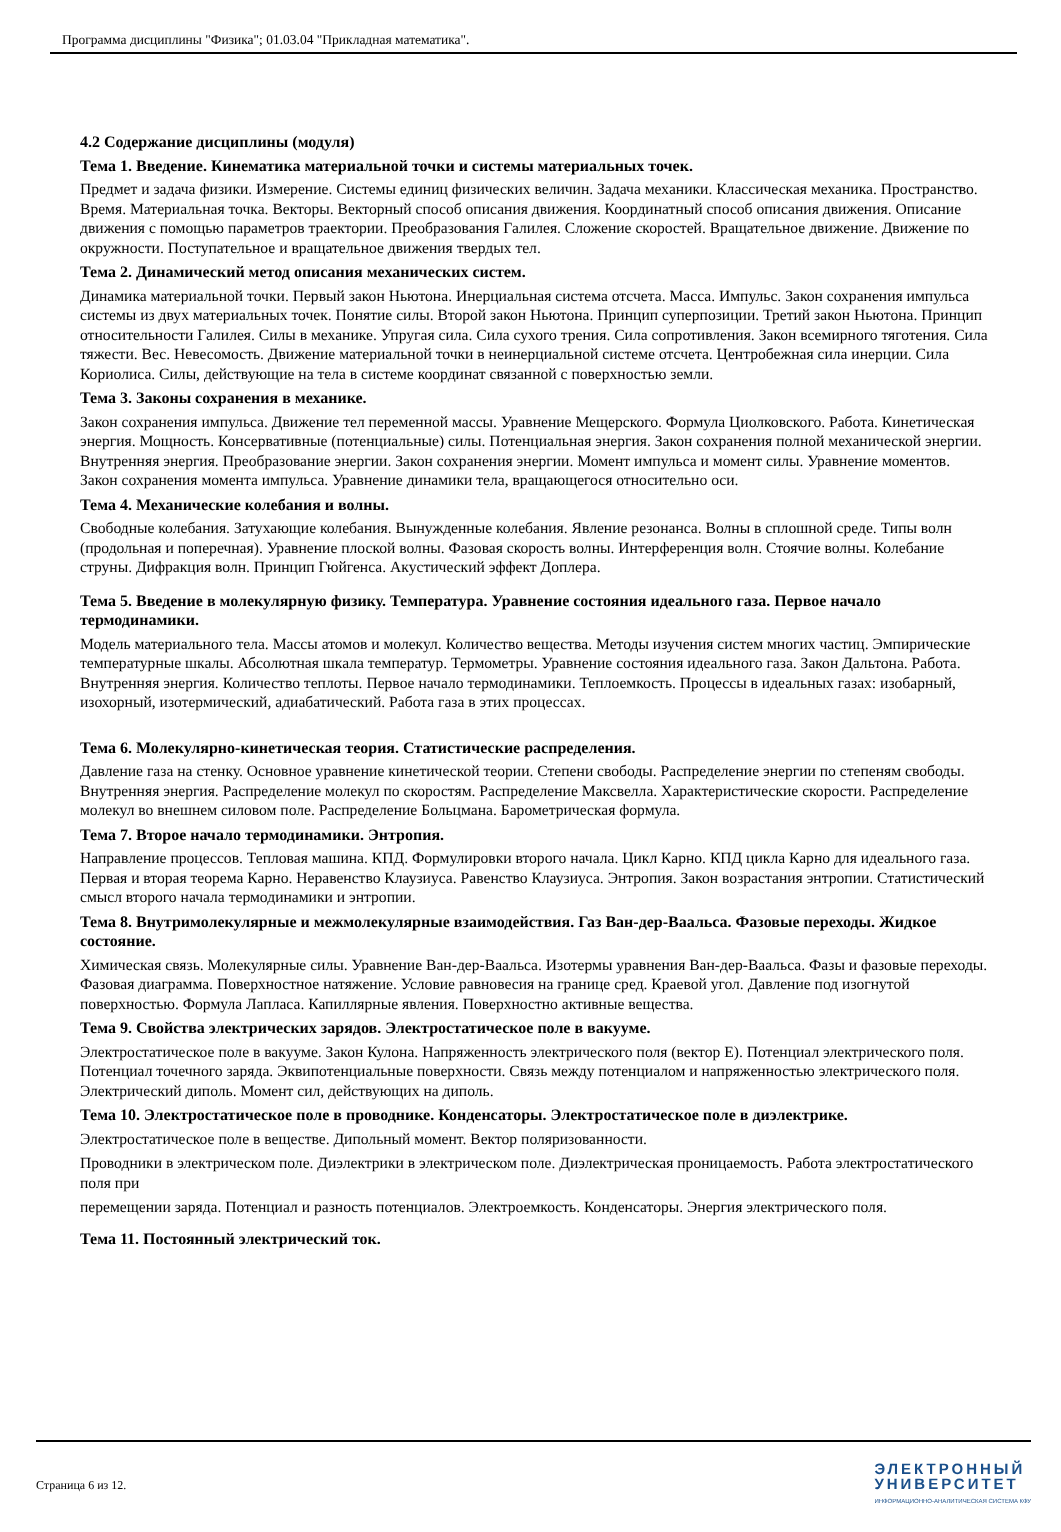Программа дисциплины "Физика"; 01.03.04 "Прикладная математика".
4.2 Содержание дисциплины (модуля)
Тема 1. Введение. Кинематика материальной точки и системы материальных точек.
Предмет и задача физики. Измерение. Системы единиц физических величин. Задача механики. Классическая механика. Пространство. Время. Материальная точка. Векторы. Векторный способ описания движения. Координатный способ описания движения. Описание движения с помощью параметров траектории. Преобразования Галилея. Сложение скоростей. Вращательное движение. Движение по окружности. Поступательное и вращательное движения твердых тел.
Тема 2. Динамический метод описания механических систем.
Динамика материальной точки. Первый закон Ньютона. Инерциальная система отсчета. Масса. Импульс. Закон сохранения импульса системы из двух материальных точек. Понятие силы. Второй закон Ньютона. Принцип суперпозиции. Третий закон Ньютона. Принцип относительности Галилея. Силы в механике. Упругая сила. Сила сухого трения. Сила сопротивления. Закон всемирного тяготения. Сила тяжести. Вес. Невесомость. Движение материальной точки в неинерциальной системе отсчета. Центробежная сила инерции. Сила Кориолиса. Силы, действующие на тела в системе координат связанной с поверхностью земли.
Тема 3. Законы сохранения в механике.
Закон сохранения импульса. Движение тел переменной массы. Уравнение Мещерского. Формула Циолковского. Работа. Кинетическая энергия. Мощность. Консервативные (потенциальные) силы. Потенциальная энергия. Закон сохранения полной механической энергии. Внутренняя энергия. Преобразование энергии. Закон сохранения энергии. Момент импульса и момент силы. Уравнение моментов. Закон сохранения момента импульса. Уравнение динамики тела, вращающегося относительно оси.
Тема 4. Механические колебания и волны.
Свободные колебания. Затухающие колебания. Вынужденные колебания. Явление резонанса. Волны в сплошной среде. Типы волн (продольная и поперечная). Уравнение плоской волны. Фазовая скорость волны. Интерференция волн. Стоячие волны. Колебание струны. Дифракция волн. Принцип Гюйгенса. Акустический эффект Доплера.
Тема 5. Введение в молекулярную физику. Температура. Уравнение состояния идеального газа. Первое начало термодинамики.
Модель материального тела. Массы атомов и молекул. Количество вещества. Методы изучения систем многих частиц. Эмпирические температурные шкалы. Абсолютная шкала температур. Термометры. Уравнение состояния идеального газа. Закон Дальтона. Работа. Внутренняя энергия. Количество теплоты. Первое начало термодинамики. Теплоемкость. Процессы в идеальных газах: изобарный, изохорный, изотермический, адиабатический. Работа газа в этих процессах.
Тема 6. Молекулярно-кинетическая теория. Статистические распределения.
Давление газа на стенку. Основное уравнение кинетической теории. Степени свободы. Распределение энергии по степеням свободы. Внутренняя энергия. Распределение молекул по скоростям. Распределение Максвелла. Характеристические скорости. Распределение молекул во внешнем силовом поле. Распределение Больцмана. Барометрическая формула.
Тема 7. Второе начало термодинамики. Энтропия.
Направление процессов. Тепловая машина. КПД. Формулировки второго начала. Цикл Карно. КПД цикла Карно для идеального газа. Первая и вторая теорема Карно. Неравенство Клаузиуса. Равенство Клаузиуса. Энтропия. Закон возрастания энтропии. Статистический смысл второго начала термодинамики и энтропии.
Тема 8. Внутримолекулярные и межмолекулярные взаимодействия. Газ Ван-дер-Ваальса. Фазовые переходы. Жидкое состояние.
Химическая связь. Молекулярные силы. Уравнение Ван-дер-Ваальса. Изотермы уравнения Ван-дер-Ваальса. Фазы и фазовые переходы. Фазовая диаграмма. Поверхностное натяжение. Условие равновесия на границе сред. Краевой угол. Давление под изогнутой поверхностью. Формула Лапласа. Капиллярные явления. Поверхностно активные вещества.
Тема 9. Свойства электрических зарядов. Электростатическое поле в вакууме.
Электростатическое поле в вакууме. Закон Кулона. Напряженность электрического поля (вектор Е). Потенциал электрического поля. Потенциал точечного заряда. Эквипотенциальные поверхности. Связь между потенциалом и напряженностью электрического поля. Электрический диполь. Момент сил, действующих на диполь.
Тема 10. Электростатическое поле в проводнике. Конденсаторы. Электростатическое поле в диэлектрике.
Электростатическое поле в веществе. Дипольный момент. Вектор поляризованности.
Проводники в электрическом поле. Диэлектрики в электрическом поле. Диэлектрическая проницаемость. Работа электростатического поля при
перемещении заряда. Потенциал и разность потенциалов. Электроемкость. Конденсаторы. Энергия электрического поля.
Тема 11. Постоянный электрический ток.
Страница 6 из 12.
ЭЛЕКТРОННЫЙ
УНИВЕРСИТЕТ
ИНФОРМАЦИОННО-АНАЛИТИЧЕСКАЯ СИСТЕМА КФУ